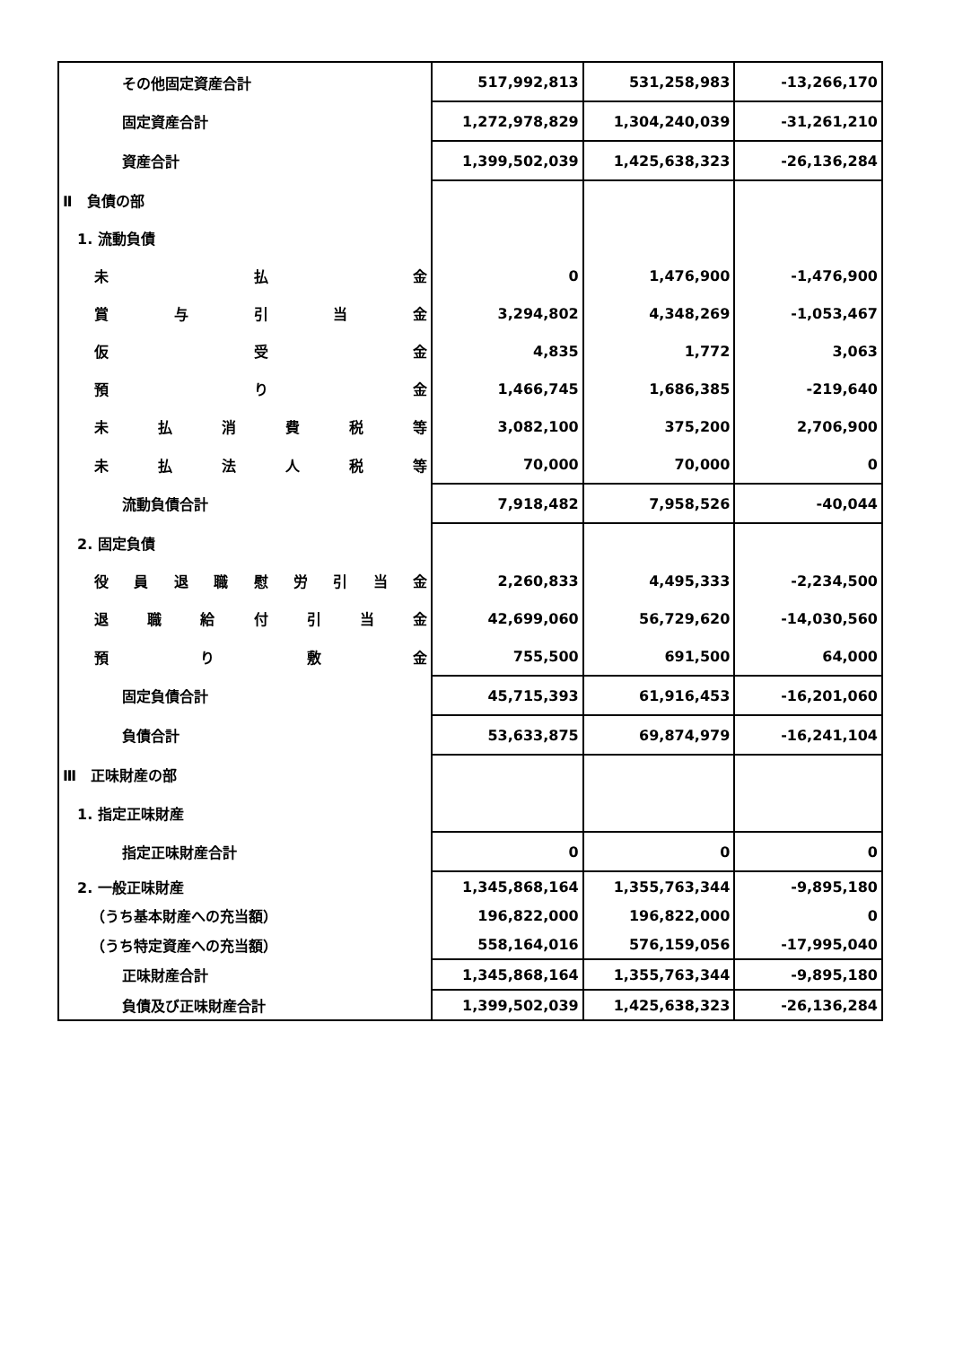| その他固定資産合計 | 517,992,813 | 531,258,983 | -13,266,170 |
| 固定資産合計 | 1,272,978,829 | 1,304,240,039 | -31,261,210 |
| 資産合計 | 1,399,502,039 | 1,425,638,323 | -26,136,284 |
| Ⅱ 負債の部 | | | |
| 1. 流動負債 | | | |
| 未 払 金 | 0 | 1,476,900 | -1,476,900 |
| 賞 与 引 当 金 | 3,294,802 | 4,348,269 | -1,053,467 |
| 仮 受 金 | 4,835 | 1,772 | 3,063 |
| 預 り 金 | 1,466,745 | 1,686,385 | -219,640 |
| 未 払 消 費 税 等 | 3,082,100 | 375,200 | 2,706,900 |
| 未 払 法 人 税 等 | 70,000 | 70,000 | 0 |
| 流動負債合計 | 7,918,482 | 7,958,526 | -40,044 |
| 2. 固定負債 | | | |
| 役 員 退 職 慰 労 引 当 金 | 2,260,833 | 4,495,333 | -2,234,500 |
| 退 職 給 付 引 当 金 | 42,699,060 | 56,729,620 | -14,030,560 |
| 預 り 敷 金 | 755,500 | 691,500 | 64,000 |
| 固定負債合計 | 45,715,393 | 61,916,453 | -16,201,060 |
| 負債合計 | 53,633,875 | 69,874,979 | -16,241,104 |
| Ⅲ 正味財産の部 | | | |
| 1. 指定正味財産 | | | |
| 指定正味財産合計 | 0 | 0 | 0 |
| 2. 一般正味財産 | 1,345,868,164 | 1,355,763,344 | -9,895,180 |
| （うち基本財産への充当額） | 196,822,000 | 196,822,000 | 0 |
| （うち特定資産への充当額） | 558,164,016 | 576,159,056 | -17,995,040 |
| 正味財産合計 | 1,345,868,164 | 1,355,763,344 | -9,895,180 |
| 負債及び正味財産合計 | 1,399,502,039 | 1,425,638,323 | -26,136,284 |